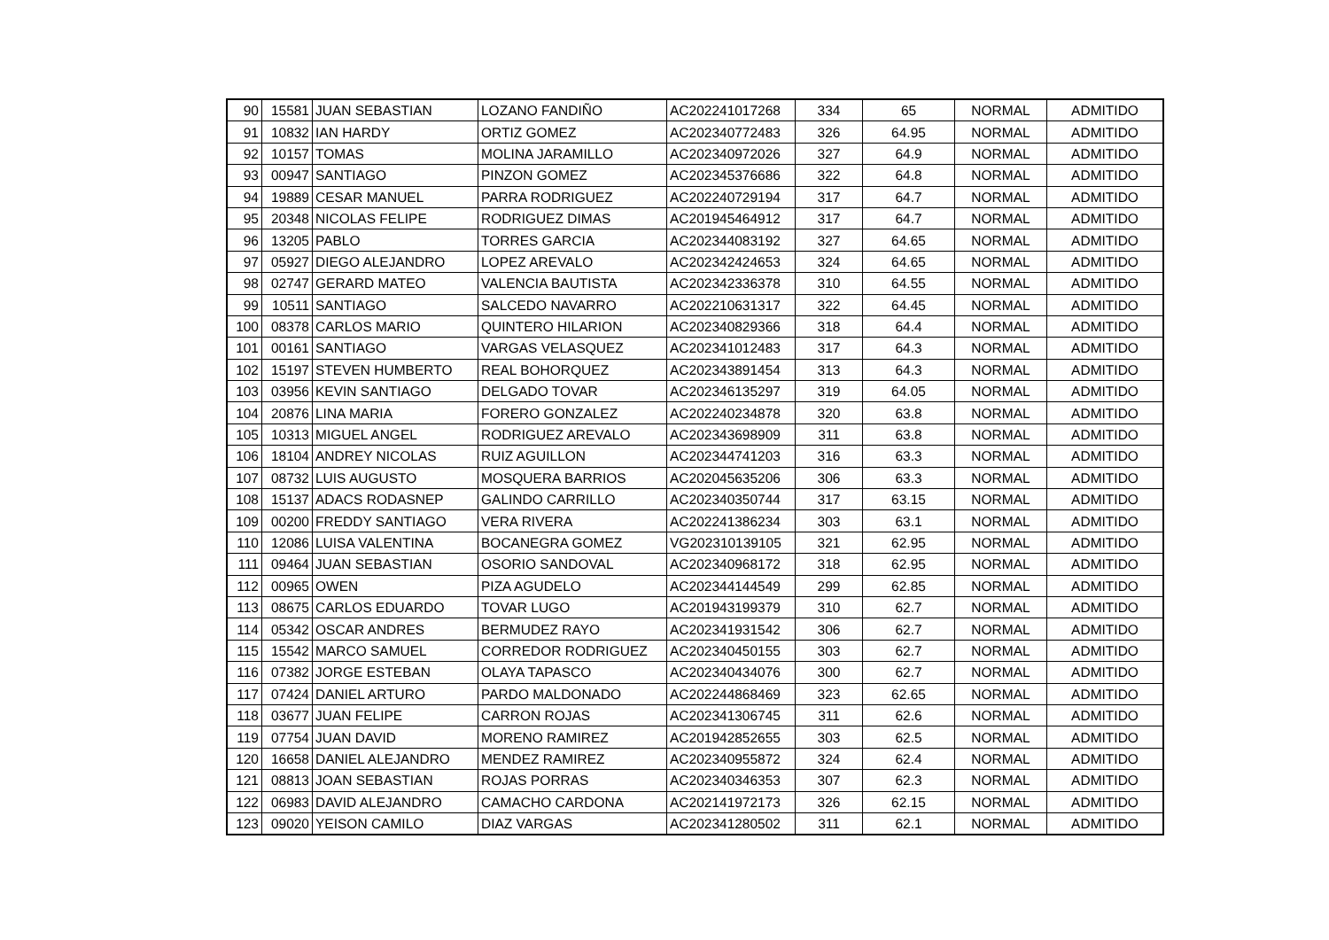| 90 | 15581 | JUAN SEBASTIAN | LOZANO FANDIÑO | AC202241017268 | 334 | 65 | NORMAL | ADMITIDO |
| 91 | 10832 | IAN HARDY | ORTIZ GOMEZ | AC202340772483 | 326 | 64.95 | NORMAL | ADMITIDO |
| 92 | 10157 | TOMAS | MOLINA JARAMILLO | AC202340972026 | 327 | 64.9 | NORMAL | ADMITIDO |
| 93 | 00947 | SANTIAGO | PINZON GOMEZ | AC202345376686 | 322 | 64.8 | NORMAL | ADMITIDO |
| 94 | 19889 | CESAR MANUEL | PARRA RODRIGUEZ | AC202240729194 | 317 | 64.7 | NORMAL | ADMITIDO |
| 95 | 20348 | NICOLAS FELIPE | RODRIGUEZ DIMAS | AC201945464912 | 317 | 64.7 | NORMAL | ADMITIDO |
| 96 | 13205 | PABLO | TORRES GARCIA | AC202344083192 | 327 | 64.65 | NORMAL | ADMITIDO |
| 97 | 05927 | DIEGO ALEJANDRO | LOPEZ AREVALO | AC202342424653 | 324 | 64.65 | NORMAL | ADMITIDO |
| 98 | 02747 | GERARD MATEO | VALENCIA BAUTISTA | AC202342336378 | 310 | 64.55 | NORMAL | ADMITIDO |
| 99 | 10511 | SANTIAGO | SALCEDO NAVARRO | AC202210631317 | 322 | 64.45 | NORMAL | ADMITIDO |
| 100 | 08378 | CARLOS MARIO | QUINTERO HILARION | AC202340829366 | 318 | 64.4 | NORMAL | ADMITIDO |
| 101 | 00161 | SANTIAGO | VARGAS VELASQUEZ | AC202341012483 | 317 | 64.3 | NORMAL | ADMITIDO |
| 102 | 15197 | STEVEN HUMBERTO | REAL BOHORQUEZ | AC202343891454 | 313 | 64.3 | NORMAL | ADMITIDO |
| 103 | 03956 | KEVIN SANTIAGO | DELGADO TOVAR | AC202346135297 | 319 | 64.05 | NORMAL | ADMITIDO |
| 104 | 20876 | LINA MARIA | FORERO GONZALEZ | AC202240234878 | 320 | 63.8 | NORMAL | ADMITIDO |
| 105 | 10313 | MIGUEL ANGEL | RODRIGUEZ AREVALO | AC202343698909 | 311 | 63.8 | NORMAL | ADMITIDO |
| 106 | 18104 | ANDREY NICOLAS | RUIZ AGUILLON | AC202344741203 | 316 | 63.3 | NORMAL | ADMITIDO |
| 107 | 08732 | LUIS AUGUSTO | MOSQUERA BARRIOS | AC202045635206 | 306 | 63.3 | NORMAL | ADMITIDO |
| 108 | 15137 | ADACS RODASNEP | GALINDO CARRILLO | AC202340350744 | 317 | 63.15 | NORMAL | ADMITIDO |
| 109 | 00200 | FREDDY SANTIAGO | VERA RIVERA | AC202241386234 | 303 | 63.1 | NORMAL | ADMITIDO |
| 110 | 12086 | LUISA VALENTINA | BOCANEGRA GOMEZ | VG202310139105 | 321 | 62.95 | NORMAL | ADMITIDO |
| 111 | 09464 | JUAN SEBASTIAN | OSORIO SANDOVAL | AC202340968172 | 318 | 62.95 | NORMAL | ADMITIDO |
| 112 | 00965 | OWEN | PIZA AGUDELO | AC202344144549 | 299 | 62.85 | NORMAL | ADMITIDO |
| 113 | 08675 | CARLOS EDUARDO | TOVAR LUGO | AC201943199379 | 310 | 62.7 | NORMAL | ADMITIDO |
| 114 | 05342 | OSCAR ANDRES | BERMUDEZ RAYO | AC202341931542 | 306 | 62.7 | NORMAL | ADMITIDO |
| 115 | 15542 | MARCO SAMUEL | CORREDOR RODRIGUEZ | AC202340450155 | 303 | 62.7 | NORMAL | ADMITIDO |
| 116 | 07382 | JORGE ESTEBAN | OLAYA TAPASCO | AC202340434076 | 300 | 62.7 | NORMAL | ADMITIDO |
| 117 | 07424 | DANIEL ARTURO | PARDO MALDONADO | AC202244868469 | 323 | 62.65 | NORMAL | ADMITIDO |
| 118 | 03677 | JUAN FELIPE | CARRON ROJAS | AC202341306745 | 311 | 62.6 | NORMAL | ADMITIDO |
| 119 | 07754 | JUAN DAVID | MORENO RAMIREZ | AC201942852655 | 303 | 62.5 | NORMAL | ADMITIDO |
| 120 | 16658 | DANIEL ALEJANDRO | MENDEZ RAMIREZ | AC202340955872 | 324 | 62.4 | NORMAL | ADMITIDO |
| 121 | 08813 | JOAN SEBASTIAN | ROJAS PORRAS | AC202340346353 | 307 | 62.3 | NORMAL | ADMITIDO |
| 122 | 06983 | DAVID ALEJANDRO | CAMACHO CARDONA | AC202141972173 | 326 | 62.15 | NORMAL | ADMITIDO |
| 123 | 09020 | YEISON CAMILO | DIAZ VARGAS | AC202341280502 | 311 | 62.1 | NORMAL | ADMITIDO |